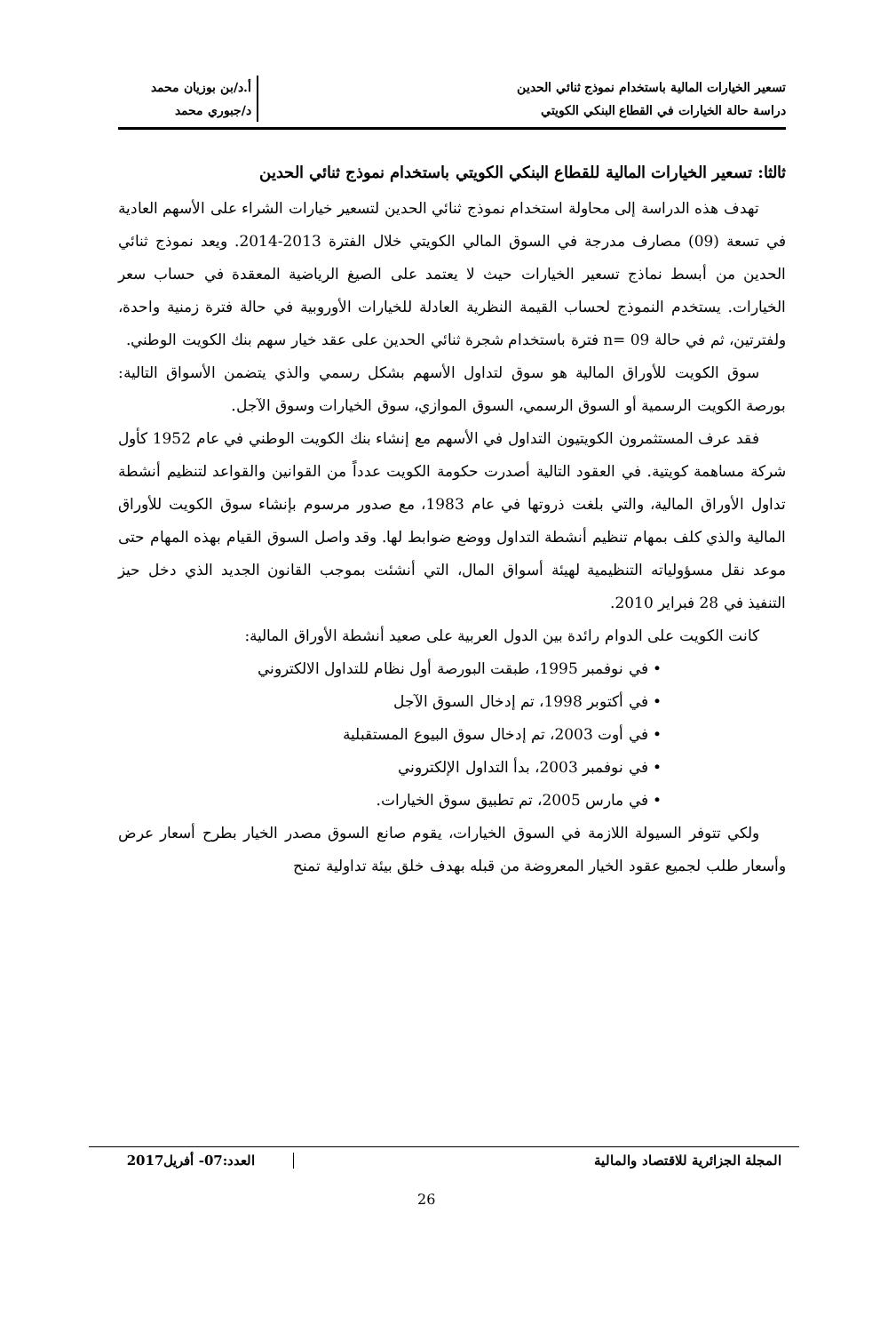تسعير الخيارات المالية باستخدام نموذج ثنائي الحدين
دراسة حالة الخيارات في القطاع البنكي الكويتي
أ.د/بن بوزيان محمد
د/جبوري محمد
ثالثا: تسعير الخيارات المالية للقطاع البنكي الكويتي باستخدام نموذج ثنائي الحدين
تهدف هذه الدراسة إلى محاولة استخدام نموذج ثنائي الحدين لتسعير خيارات الشراء على الأسهم العادية في تسعة (09) مصارف مدرجة في السوق المالي الكويتي خلال الفترة 2013-2014. ويعد نموذج ثنائي الحدين من أبسط نماذج تسعير الخيارات حيث لا يعتمد على الصيغ الرياضية المعقدة في حساب سعر الخيارات. يستخدم النموذج لحساب القيمة النظرية العادلة للخيارات الأوروبية في حالة فترة زمنية واحدة، ولفترتين، ثم في حالة 09 =n فترة باستخدام شجرة ثنائي الحدين على عقد خيار سهم بنك الكويت الوطني.
سوق الكويت للأوراق المالية هو سوق لتداول الأسهم بشكل رسمي والذي يتضمن الأسواق التالية: بورصة الكويت الرسمية أو السوق الرسمي، السوق الموازي، سوق الخيارات وسوق الآجل.
فقد عرف المستثمرون الكويتيون التداول في الأسهم مع إنشاء بنك الكويت الوطني في عام 1952 كأول شركة مساهمة كويتية. في العقود التالية أصدرت حكومة الكويت عدداً من القوانين والقواعد لتنظيم أنشطة تداول الأوراق المالية، والتي بلغت ذروتها في عام 1983، مع صدور مرسوم بإنشاء سوق الكويت للأوراق المالية والذي كلف بمهام تنظيم أنشطة التداول ووضع ضوابط لها. وقد واصل السوق القيام بهذه المهام حتى موعد نقل مسؤولياته التنظيمية لهيئة أسواق المال، التي أنشئت بموجب القانون الجديد الذي دخل حيز التنفيذ في 28 فبراير 2010.
كانت الكويت على الدوام رائدة بين الدول العربية على صعيد أنشطة الأوراق المالية:
• في نوفمبر 1995، طبقت البورصة أول نظام للتداول الالكتروني
• في أكتوبر 1998، تم إدخال السوق الآجل
• في أوت 2003، تم إدخال سوق البيوع المستقبلية
• في نوفمبر 2003، بدأ التداول الإلكتروني
• في مارس 2005، تم تطبيق سوق الخيارات.
ولكي تتوفر السيولة اللازمة في السوق الخيارات، يقوم صانع السوق مصدر الخيار بطرح أسعار عرض وأسعار طلب لجميع عقود الخيار المعروضة من قبله بهدف خلق بيئة تداولية تمنح
المجلة الجزائرية للاقتصاد والمالية
العدد:07- أفريل2017
26